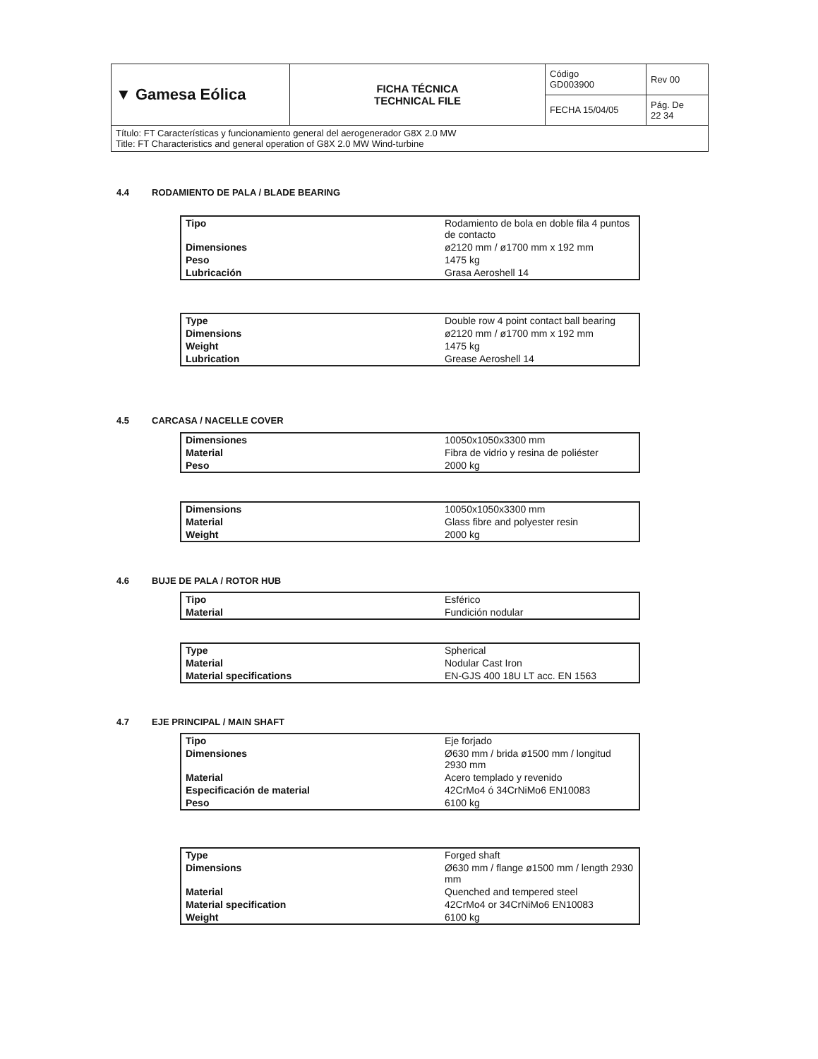| ▼ Gamesa Eólica | FICHA TÉCNICA TECHNICAL FILE | Código GD003900 | Rev 00 |
| | | FECHA 15/04/05 | Pág. De 22 34 |
| Título: FT Características y funcionamiento general del aerogenerador G8X 2.0 MW Title: FT Characteristics and general operation of G8X 2.0 MW Wind-turbine | | | |
4.4 RODAMIENTO DE PALA / BLADE BEARING
| Tipo | Rodamiento de bola en doble fila 4 puntos de contacto |
| Dimensiones | ø2120 mm / ø1700 mm x 192 mm |
| Peso | 1475 kg |
| Lubricación | Grasa Aeroshell 14 |
| Type | Double row 4 point contact ball bearing |
| Dimensions | ø2120 mm / ø1700 mm x 192 mm |
| Weight | 1475 kg |
| Lubrication | Grease Aeroshell 14 |
4.5 CARCASA / NACELLE COVER
| Dimensiones | 10050x1050x3300 mm |
| Material | Fibra de vidrio y resina de poliéster |
| Peso | 2000 kg |
| Dimensions | 10050x1050x3300 mm |
| Material | Glass fibre and polyester resin |
| Weight | 2000 kg |
4.6 BUJE DE PALA / ROTOR HUB
| Tipo | Esférico |
| Material | Fundición nodular |
| Type | Spherical |
| Material | Nodular Cast Iron |
| Material specifications | EN-GJS 400 18U LT acc. EN 1563 |
4.7 EJE PRINCIPAL / MAIN SHAFT
| Tipo | Eje forjado |
| Dimensiones | Ø630 mm / brida ø1500 mm / longitud 2930 mm |
| Material | Acero templado y revenido |
| Especificación de material | 42CrMo4 ó 34CrNiMo6 EN10083 |
| Peso | 6100 kg |
| Type | Forged shaft |
| Dimensions | Ø630 mm / flange ø1500 mm / length 2930 mm |
| Material | Quenched and tempered steel |
| Material specification | 42CrMo4 or 34CrNiMo6 EN10083 |
| Weight | 6100 kg |